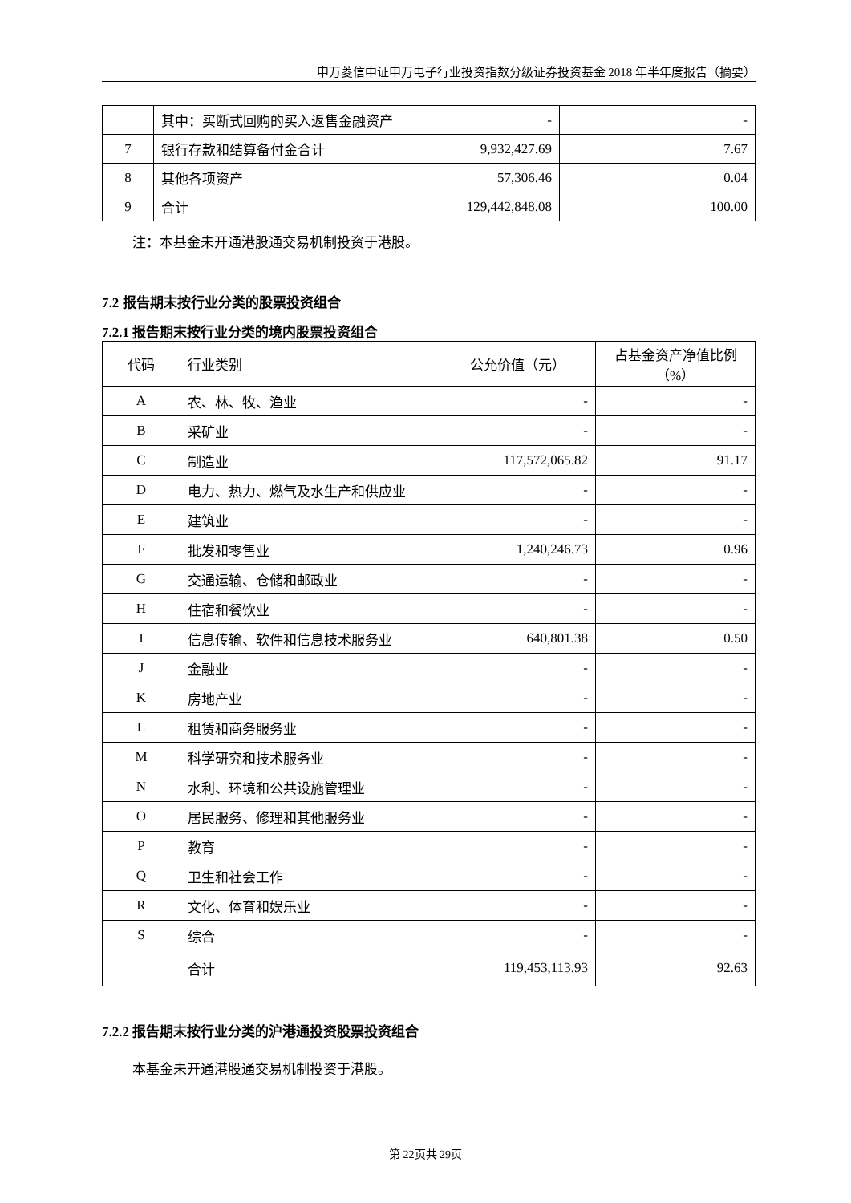申万菱信中证申万电子行业投资指数分级证券投资基金 2018 年半年度报告（摘要）
| | 其中：买断式回购的买入返售金融资产 | - | - |
| 7 | 银行存款和结算备付金合计 | 9,932,427.69 | 7.67 |
| 8 | 其他各项资产 | 57,306.46 | 0.04 |
| 9 | 合计 | 129,442,848.08 | 100.00 |
注：本基金未开通港股通交易机制投资于港股。
7.2 报告期末按行业分类的股票投资组合
7.2.1 报告期末按行业分类的境内股票投资组合
| 代码 | 行业类别 | 公允价值（元） | 占基金资产净值比例（%） |
| --- | --- | --- | --- |
| A | 农、林、牧、渔业 | - | - |
| B | 采矿业 | - | - |
| C | 制造业 | 117,572,065.82 | 91.17 |
| D | 电力、热力、燃气及水生产和供应业 | - | - |
| E | 建筑业 | - | - |
| F | 批发和零售业 | 1,240,246.73 | 0.96 |
| G | 交通运输、仓储和邮政业 | - | - |
| H | 住宿和餐饮业 | - | - |
| I | 信息传输、软件和信息技术服务业 | 640,801.38 | 0.50 |
| J | 金融业 | - | - |
| K | 房地产业 | - | - |
| L | 租赁和商务服务业 | - | - |
| M | 科学研究和技术服务业 | - | - |
| N | 水利、环境和公共设施管理业 | - | - |
| O | 居民服务、修理和其他服务业 | - | - |
| P | 教育 | - | - |
| Q | 卫生和社会工作 | - | - |
| R | 文化、体育和娱乐业 | - | - |
| S | 综合 | - | - |
| | 合计 | 119,453,113.93 | 92.63 |
7.2.2 报告期末按行业分类的沪港通投资股票投资组合
本基金未开通港股通交易机制投资于港股。
第 22页共 29页